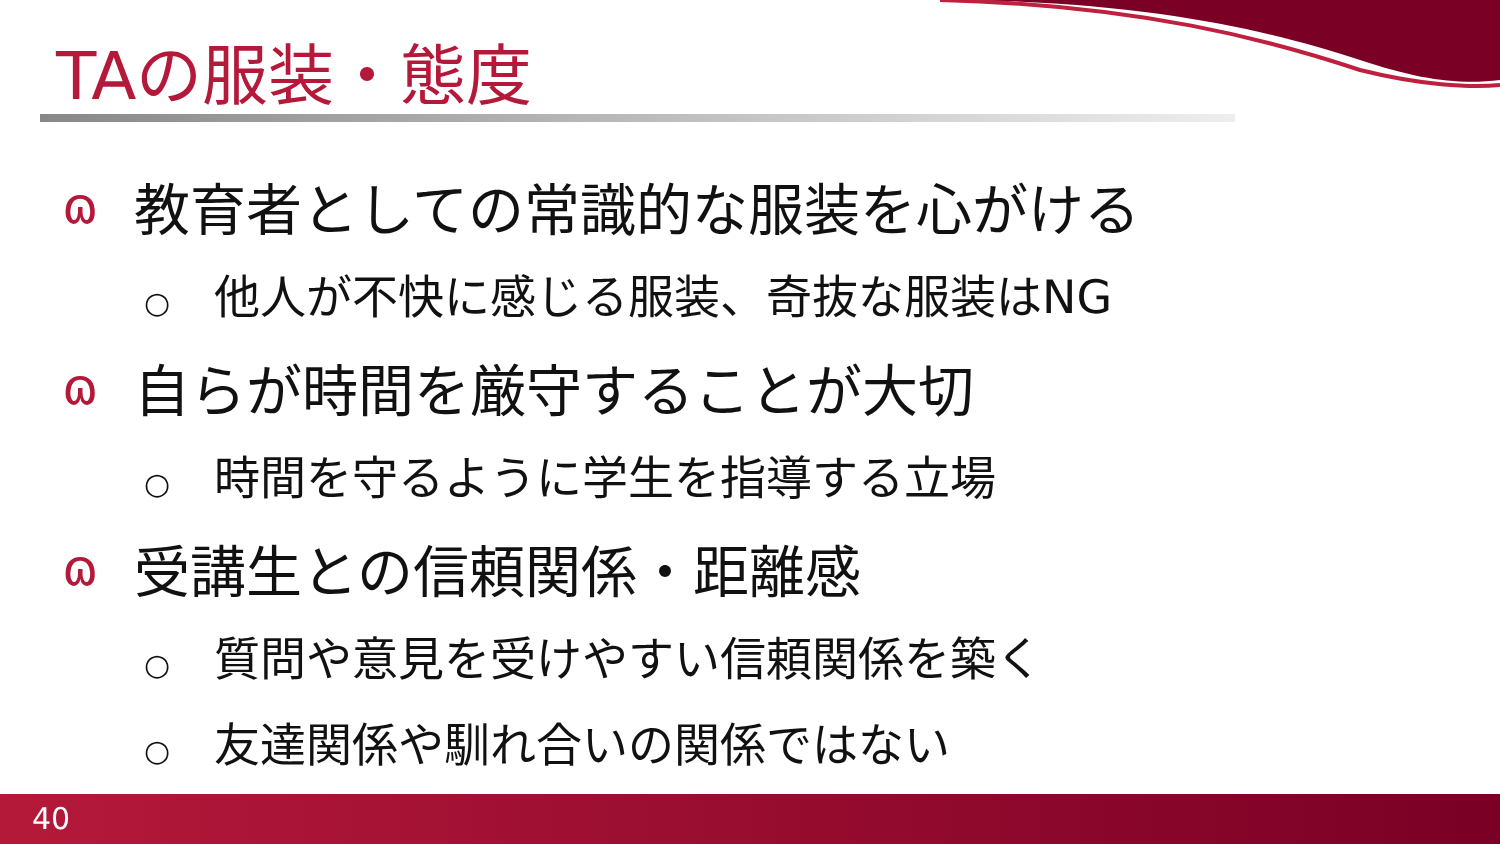TAの服装・態度
ɷ教育者としての常識的な服装を心がける
○ 他人が不快に感じる服装、奇抜な服装はNG
ɷ自らが時間を厳守することが大切
○ 時間を守るように学生を指導する立場
ɷ受講生との信頼関係・距離感
○ 質問や意見を受けやすい信頼関係を築く
○ 友達関係や馴れ合いの関係ではない
40